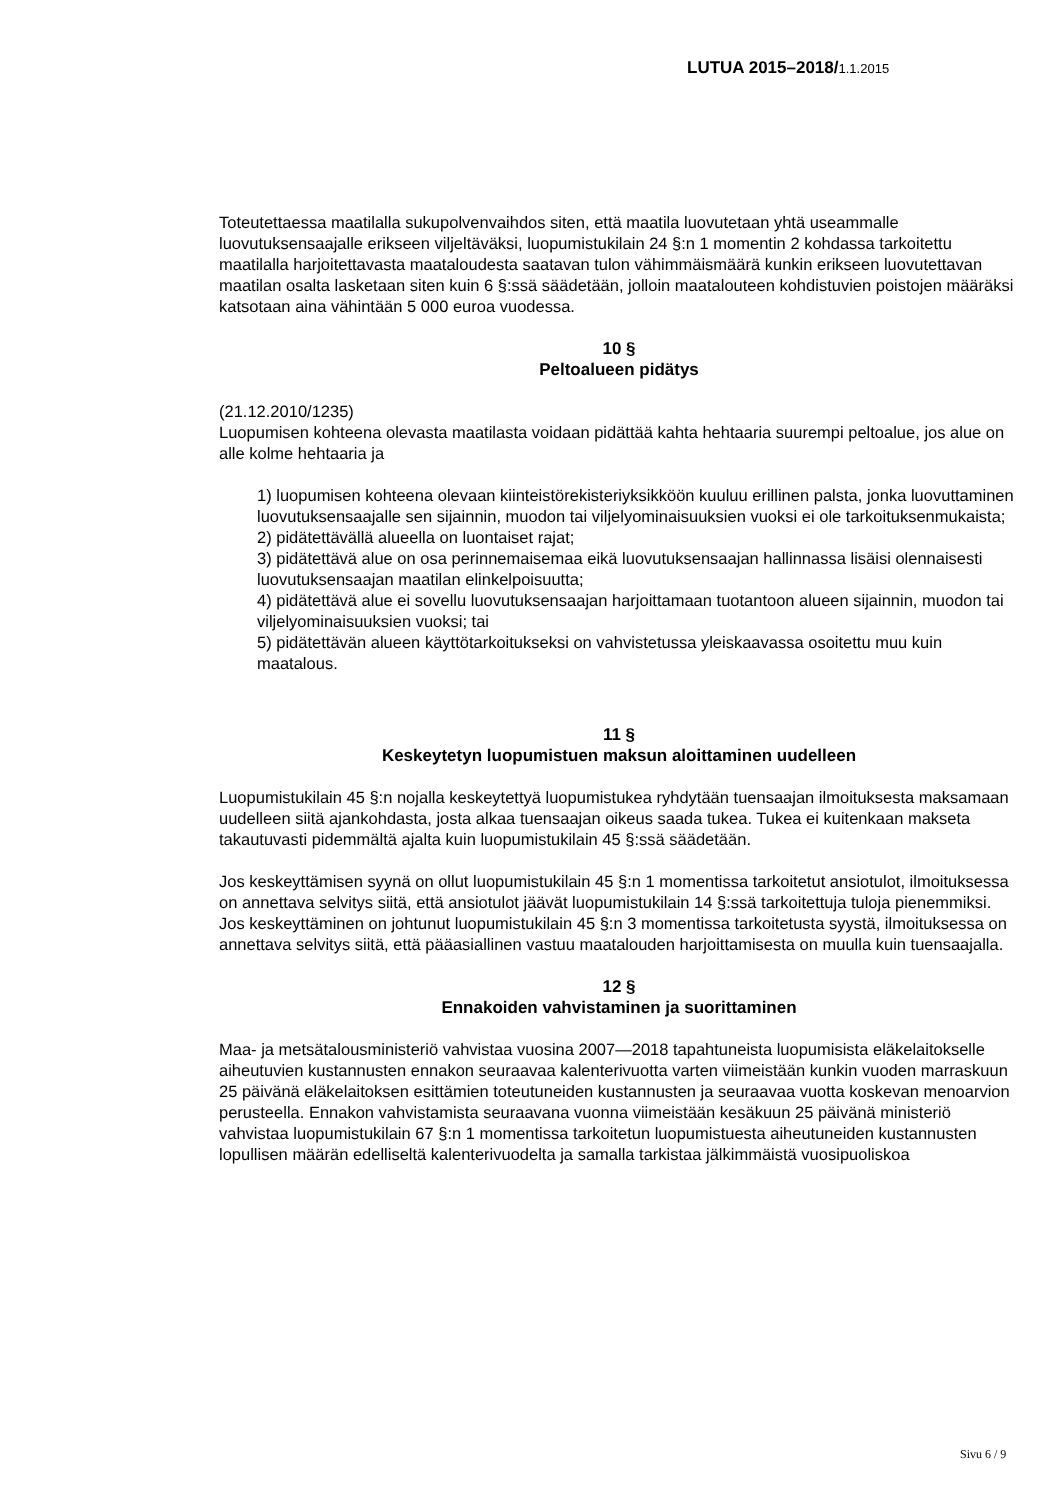LUTUA 2015–2018/1.1.2015
Toteutettaessa maatilalla sukupolvenvaihdos siten, että maatila luovutetaan yhtä useammalle luovutuksensaajalle erikseen viljeltäväksi, luopumistukilain 24 §:n 1 momentin 2 kohdassa tarkoitettu maatilalla harjoitettavasta maataloudesta saatavan tulon vähimmäismäärä kunkin erikseen luovutettavan maatilan osalta lasketaan siten kuin 6 §:ssä säädetään, jolloin maatalouteen kohdistuvien poistojen määräksi katsotaan aina vähintään 5 000 euroa vuodessa.
10 §
Peltoalueen pidätys
(21.12.2010/1235)
Luopumisen kohteena olevasta maatilasta voidaan pidättää kahta hehtaaria suurempi peltoalue, jos alue on alle kolme hehtaaria ja
1) luopumisen kohteena olevaan kiinteistörekisteriyksikköön kuuluu erillinen palsta, jonka luovuttaminen luovutuksensaajalle sen sijainnin, muodon tai viljelyominaisuuksien vuoksi ei ole tarkoituksenmukaista;
2) pidätettävällä alueella on luontaiset rajat;
3) pidätettävä alue on osa perinnemaisemaa eikä luovutuksensaajan hallinnassa lisäisi olennaisesti luovutuksensaajan maatilan elinkelpoisuutta;
4) pidätettävä alue ei sovellu luovutuksensaajan harjoittamaan tuotantoon alueen sijainnin, muodon tai viljelyominaisuuksien vuoksi; tai
5) pidätettävän alueen käyttötarkoitukseksi on vahvistetussa yleiskaavassa osoitettu muu kuin maatalous.
11 §
Keskeytetyn luopumistuen maksun aloittaminen uudelleen
Luopumistukilain 45 §:n nojalla keskeytettyä luopumistukea ryhdytään tuensaajan ilmoituksesta maksamaan uudelleen siitä ajankohdasta, josta alkaa tuensaajan oikeus saada tukea. Tukea ei kuitenkaan makseta takautuvasti pidemmältä ajalta kuin luopumistukilain 45 §:ssä säädetään.
Jos keskeyttämisen syynä on ollut luopumistukilain 45 §:n 1 momentissa tarkoitetut ansiotulot, ilmoituksessa on annettava selvitys siitä, että ansiotulot jäävät luopumistukilain 14 §:ssä tarkoitettuja tuloja pienemmiksi. Jos keskeyttäminen on johtunut luopumistukilain 45 §:n 3 momentissa tarkoitetusta syystä, ilmoituksessa on annettava selvitys siitä, että pääasiallinen vastuu maatalouden harjoittamisesta on muulla kuin tuensaajalla.
12 §
Ennakoiden vahvistaminen ja suorittaminen
Maa- ja metsätalousministeriö vahvistaa vuosina 2007—2018 tapahtuneista luopumisista eläkelaitokselle aiheutuvien kustannusten ennakon seuraavaa kalenterivuotta varten viimeistään kunkin vuoden marraskuun 25 päivänä eläkelaitoksen esittämien toteutuneiden kustannusten ja seuraavaa vuotta koskevan menoarvion perusteella. Ennakon vahvistamista seuraavana vuonna viimeistään kesäkuun 25 päivänä ministeriö vahvistaa luopumistukilain 67 §:n 1 momentissa tarkoitetun luopumistuesta aiheutuneiden kustannusten lopullisen määrän edelliseltä kalenterivuodelta ja samalla tarkistaa jälkimmäistä vuosipuoliskoa
Sivu 6 / 9